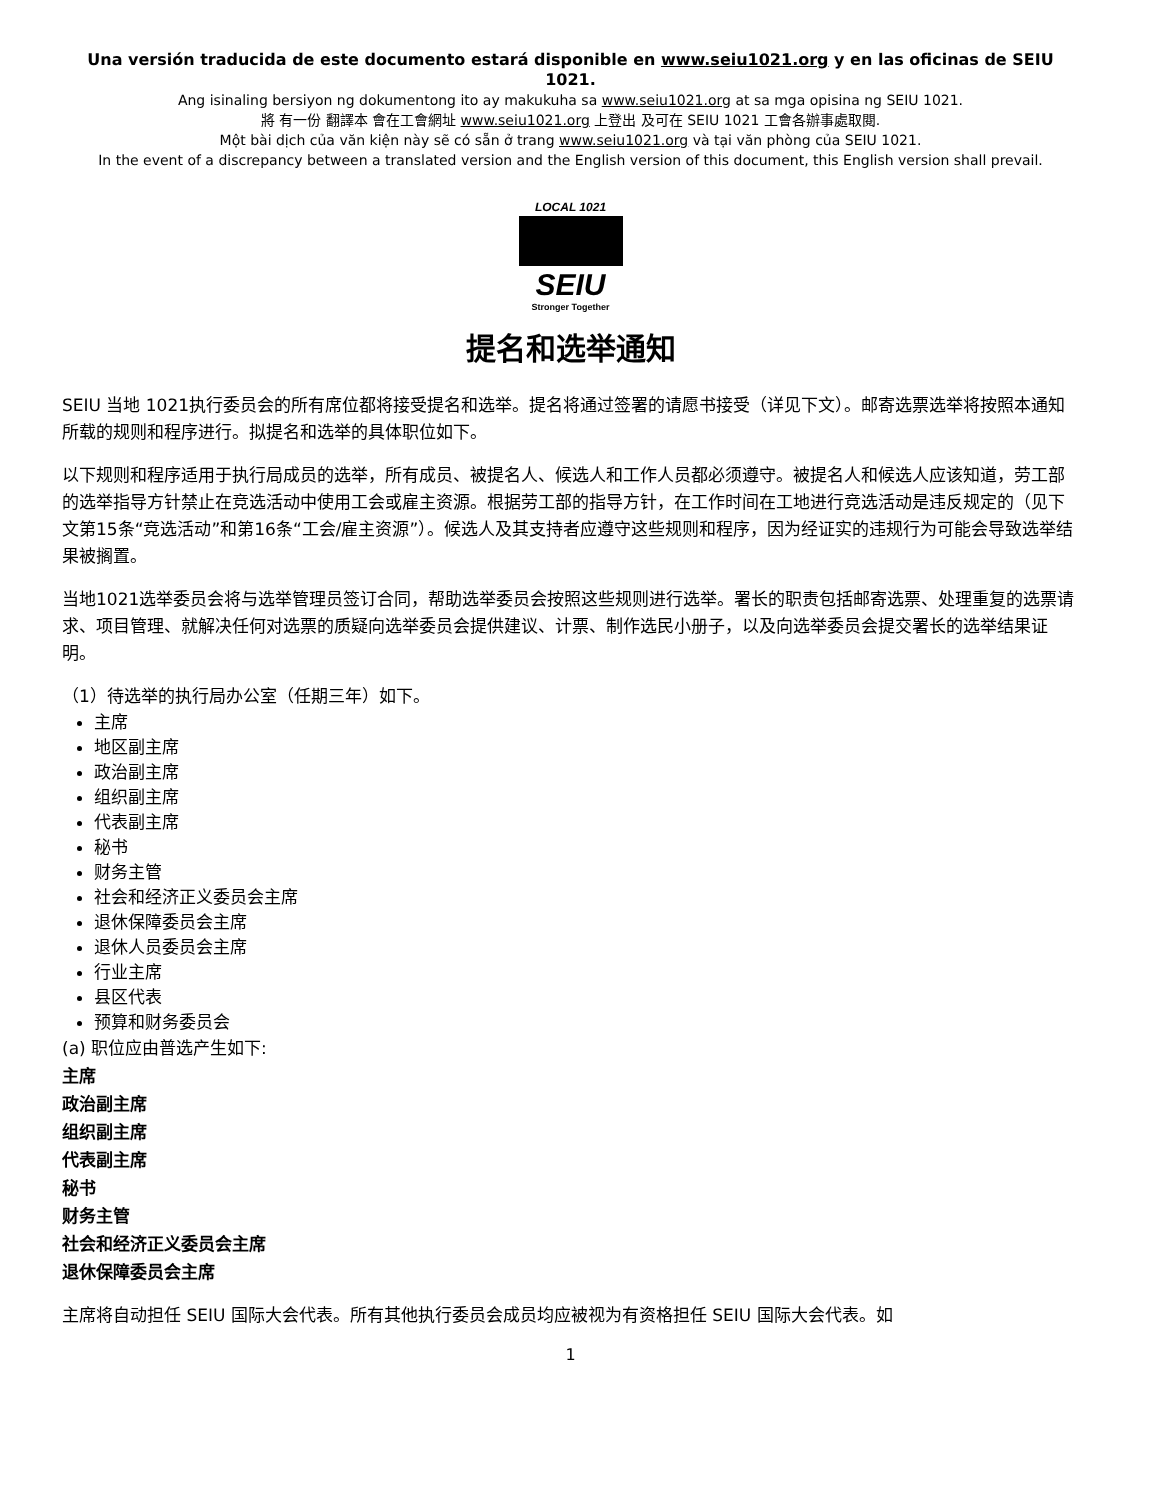Una versión traducida de este documento estará disponible en www.seiu1021.org y en las oficinas de SEIU 1021.
Ang isinaling bersiyon ng dokumentong ito ay makukuha sa www.seiu1021.org at sa mga opisina ng SEIU 1021.
將 有一份 翻譯本 會在工會網址 www.seiu1021.org 上登出 及可在 SEIU 1021 工會各辦事處取閱.
Một bài dịch của văn kiện này sẽ có sẵn ở trang www.seiu1021.org và tại văn phòng của SEIU 1021.
In the event of a discrepancy between a translated version and the English version of this document, this English version shall prevail.
LOCAL 1021
SEIU
Stronger Together
提名和选举通知
SEIU 当地 1021执行委员会的所有席位都将接受提名和选举。提名将通过签署的请愿书接受（详见下文）。邮寄选票选举将按照本通知所载的规则和程序进行。拟提名和选举的具体职位如下。
以下规则和程序适用于执行局成员的选举，所有成员、被提名人、候选人和工作人员都必须遵守。被提名人和候选人应该知道，劳工部的选举指导方针禁止在竞选活动中使用工会或雇主资源。根据劳工部的指导方针，在工作时间在工地进行竞选活动是违反规定的（见下文第15条“竞选活动”和第16条“工会/雇主资源”）。候选人及其支持者应遵守这些规则和程序，因为经证实的违规行为可能会导致选举结果被搁置。
当地1021选举委员会将与选举管理员签订合同，帮助选举委员会按照这些规则进行选举。署长的职责包括邮寄选票、处理重复的选票请求、项目管理、就解决任何对选票的质疑向选举委员会提供建议、计票、制作选民小册子，以及向选举委员会提交署长的选举结果证明。
（1）待选举的执行局办公室（任期三年）如下。
主席
地区副主席
政治副主席
组织副主席
代表副主席
秘书
财务主管
社会和经济正义委员会主席
退休保障委员会主席
退休人员委员会主席
行业主席
县区代表
预算和财务委员会
(a) 职位应由普选产生如下:
主席
政治副主席
组织副主席
代表副主席
秘书
财务主管
社会和经济正义委员会主席
退休保障委员会主席
主席将自动担任 SEIU 国际大会代表。所有其他执行委员会成员均应被视为有资格担任 SEIU 国际大会代表。如
1